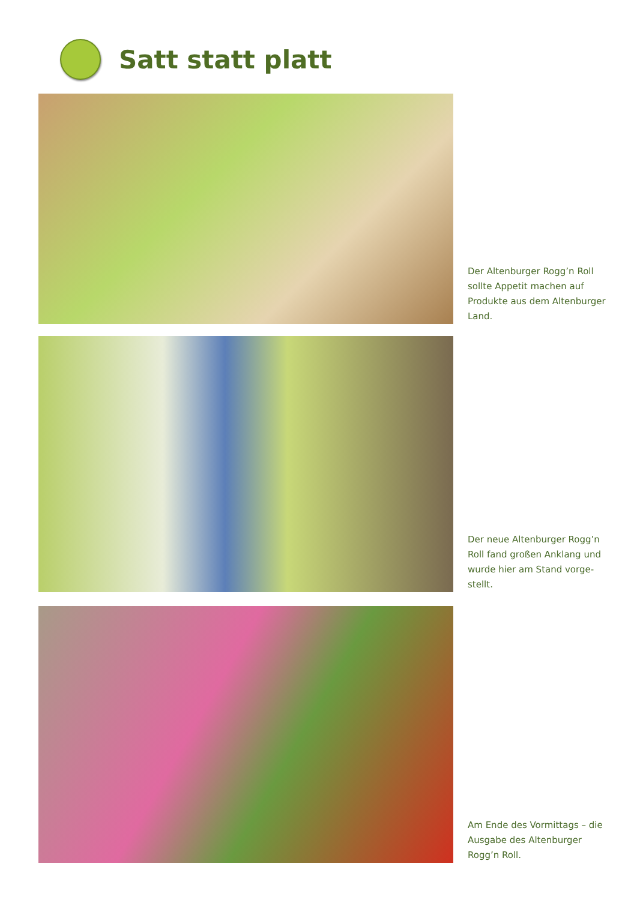Satt statt platt
Der Altenburger Rogg’n Roll sollte Appetit machen auf Produkte aus dem Altenburger Land.
Der neue Altenburger Rogg’n Roll fand großen Anklang und wurde hier am Stand vorge-stellt.
Am Ende des Vormittags – die Ausgabe des Altenburger Rogg’n Roll.